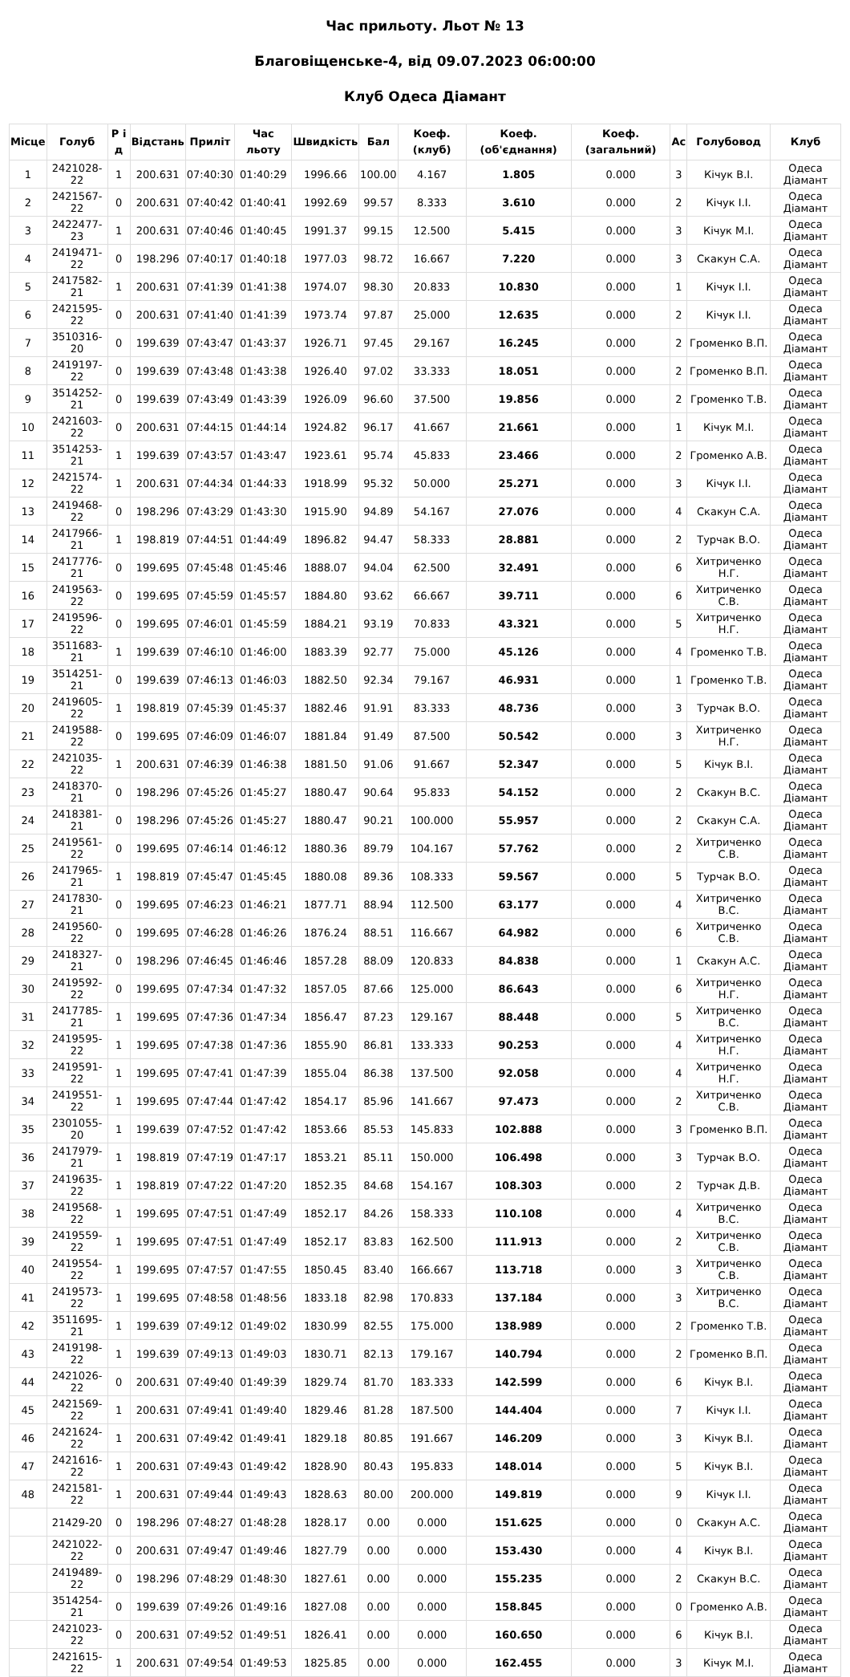Час прильоту. Льот № 13
Благовіщенське-4, від 09.07.2023 06:00:00
Клуб Одеса Діамант
| Місце | Голуб | Р і д | Відстань | Приліт | Час льоту | Швидкість | Бал | Коеф. (клуб) | Коеф. (об'єднання) | Коеф. (загальний) | Ас | Голубовод | Клуб |
| --- | --- | --- | --- | --- | --- | --- | --- | --- | --- | --- | --- | --- | --- |
| 1 | 2421028-22 | 1 | 200.631 | 07:40:30 | 01:40:29 | 1996.66 | 100.00 | 4.167 | 1.805 | 0.000 | 3 | Кічук В.І. | Одеса Діамант |
| 2 | 2421567-22 | 0 | 200.631 | 07:40:42 | 01:40:41 | 1992.69 | 99.57 | 8.333 | 3.610 | 0.000 | 2 | Кічук І.І. | Одеса Діамант |
| 3 | 2422477-23 | 1 | 200.631 | 07:40:46 | 01:40:45 | 1991.37 | 99.15 | 12.500 | 5.415 | 0.000 | 3 | Кічук М.І. | Одеса Діамант |
| 4 | 2419471-22 | 0 | 198.296 | 07:40:17 | 01:40:18 | 1977.03 | 98.72 | 16.667 | 7.220 | 0.000 | 3 | Скакун С.А. | Одеса Діамант |
| 5 | 2417582-21 | 1 | 200.631 | 07:41:39 | 01:41:38 | 1974.07 | 98.30 | 20.833 | 10.830 | 0.000 | 1 | Кічук І.І. | Одеса Діамант |
| 6 | 2421595-22 | 0 | 200.631 | 07:41:40 | 01:41:39 | 1973.74 | 97.87 | 25.000 | 12.635 | 0.000 | 2 | Кічук І.І. | Одеса Діамант |
| 7 | 3510316-20 | 0 | 199.639 | 07:43:47 | 01:43:37 | 1926.71 | 97.45 | 29.167 | 16.245 | 0.000 | 2 | Громенко В.П. | Одеса Діамант |
| 8 | 2419197-22 | 0 | 199.639 | 07:43:48 | 01:43:38 | 1926.40 | 97.02 | 33.333 | 18.051 | 0.000 | 2 | Громенко В.П. | Одеса Діамант |
| 9 | 3514252-21 | 0 | 199.639 | 07:43:49 | 01:43:39 | 1926.09 | 96.60 | 37.500 | 19.856 | 0.000 | 2 | Громенко Т.В. | Одеса Діамант |
| 10 | 2421603-22 | 0 | 200.631 | 07:44:15 | 01:44:14 | 1924.82 | 96.17 | 41.667 | 21.661 | 0.000 | 1 | Кічук М.І. | Одеса Діамант |
| 11 | 3514253-21 | 1 | 199.639 | 07:43:57 | 01:43:47 | 1923.61 | 95.74 | 45.833 | 23.466 | 0.000 | 2 | Громенко А.В. | Одеса Діамант |
| 12 | 2421574-22 | 1 | 200.631 | 07:44:34 | 01:44:33 | 1918.99 | 95.32 | 50.000 | 25.271 | 0.000 | 3 | Кічук І.І. | Одеса Діамант |
| 13 | 2419468-22 | 0 | 198.296 | 07:43:29 | 01:43:30 | 1915.90 | 94.89 | 54.167 | 27.076 | 0.000 | 4 | Скакун С.А. | Одеса Діамант |
| 14 | 2417966-21 | 1 | 198.819 | 07:44:51 | 01:44:49 | 1896.82 | 94.47 | 58.333 | 28.881 | 0.000 | 2 | Турчак В.О. | Одеса Діамант |
| 15 | 2417776-21 | 0 | 199.695 | 07:45:48 | 01:45:46 | 1888.07 | 94.04 | 62.500 | 32.491 | 0.000 | 6 | Хитриченко Н.Г. | Одеса Діамант |
| 16 | 2419563-22 | 0 | 199.695 | 07:45:59 | 01:45:57 | 1884.80 | 93.62 | 66.667 | 39.711 | 0.000 | 6 | Хитриченко С.В. | Одеса Діамант |
| 17 | 2419596-22 | 0 | 199.695 | 07:46:01 | 01:45:59 | 1884.21 | 93.19 | 70.833 | 43.321 | 0.000 | 5 | Хитриченко Н.Г. | Одеса Діамант |
| 18 | 3511683-21 | 1 | 199.639 | 07:46:10 | 01:46:00 | 1883.39 | 92.77 | 75.000 | 45.126 | 0.000 | 4 | Громенко Т.В. | Одеса Діамант |
| 19 | 3514251-21 | 0 | 199.639 | 07:46:13 | 01:46:03 | 1882.50 | 92.34 | 79.167 | 46.931 | 0.000 | 1 | Громенко Т.В. | Одеса Діамант |
| 20 | 2419605-22 | 1 | 198.819 | 07:45:39 | 01:45:37 | 1882.46 | 91.91 | 83.333 | 48.736 | 0.000 | 3 | Турчак В.О. | Одеса Діамант |
| 21 | 2419588-22 | 0 | 199.695 | 07:46:09 | 01:46:07 | 1881.84 | 91.49 | 87.500 | 50.542 | 0.000 | 3 | Хитриченко Н.Г. | Одеса Діамант |
| 22 | 2421035-22 | 1 | 200.631 | 07:46:39 | 01:46:38 | 1881.50 | 91.06 | 91.667 | 52.347 | 0.000 | 5 | Кічук В.І. | Одеса Діамант |
| 23 | 2418370-21 | 0 | 198.296 | 07:45:26 | 01:45:27 | 1880.47 | 90.64 | 95.833 | 54.152 | 0.000 | 2 | Скакун В.С. | Одеса Діамант |
| 24 | 2418381-21 | 0 | 198.296 | 07:45:26 | 01:45:27 | 1880.47 | 90.21 | 100.000 | 55.957 | 0.000 | 2 | Скакун С.А. | Одеса Діамант |
| 25 | 2419561-22 | 0 | 199.695 | 07:46:14 | 01:46:12 | 1880.36 | 89.79 | 104.167 | 57.762 | 0.000 | 2 | Хитриченко С.В. | Одеса Діамант |
| 26 | 2417965-21 | 1 | 198.819 | 07:45:47 | 01:45:45 | 1880.08 | 89.36 | 108.333 | 59.567 | 0.000 | 5 | Турчак В.О. | Одеса Діамант |
| 27 | 2417830-21 | 0 | 199.695 | 07:46:23 | 01:46:21 | 1877.71 | 88.94 | 112.500 | 63.177 | 0.000 | 4 | Хитриченко В.С. | Одеса Діамант |
| 28 | 2419560-22 | 0 | 199.695 | 07:46:28 | 01:46:26 | 1876.24 | 88.51 | 116.667 | 64.982 | 0.000 | 6 | Хитриченко С.В. | Одеса Діамант |
| 29 | 2418327-21 | 0 | 198.296 | 07:46:45 | 01:46:46 | 1857.28 | 88.09 | 120.833 | 84.838 | 0.000 | 1 | Скакун А.С. | Одеса Діамант |
| 30 | 2419592-22 | 0 | 199.695 | 07:47:34 | 01:47:32 | 1857.05 | 87.66 | 125.000 | 86.643 | 0.000 | 6 | Хитриченко Н.Г. | Одеса Діамант |
| 31 | 2417785-21 | 1 | 199.695 | 07:47:36 | 01:47:34 | 1856.47 | 87.23 | 129.167 | 88.448 | 0.000 | 5 | Хитриченко В.С. | Одеса Діамант |
| 32 | 2419595-22 | 1 | 199.695 | 07:47:38 | 01:47:36 | 1855.90 | 86.81 | 133.333 | 90.253 | 0.000 | 4 | Хитриченко Н.Г. | Одеса Діамант |
| 33 | 2419591-22 | 1 | 199.695 | 07:47:41 | 01:47:39 | 1855.04 | 86.38 | 137.500 | 92.058 | 0.000 | 4 | Хитриченко Н.Г. | Одеса Діамант |
| 34 | 2419551-22 | 1 | 199.695 | 07:47:44 | 01:47:42 | 1854.17 | 85.96 | 141.667 | 97.473 | 0.000 | 2 | Хитриченко С.В. | Одеса Діамант |
| 35 | 2301055-20 | 1 | 199.639 | 07:47:52 | 01:47:42 | 1853.66 | 85.53 | 145.833 | 102.888 | 0.000 | 3 | Громенко В.П. | Одеса Діамант |
| 36 | 2417979-21 | 1 | 198.819 | 07:47:19 | 01:47:17 | 1853.21 | 85.11 | 150.000 | 106.498 | 0.000 | 3 | Турчак В.О. | Одеса Діамант |
| 37 | 2419635-22 | 1 | 198.819 | 07:47:22 | 01:47:20 | 1852.35 | 84.68 | 154.167 | 108.303 | 0.000 | 2 | Турчак Д.В. | Одеса Діамант |
| 38 | 2419568-22 | 1 | 199.695 | 07:47:51 | 01:47:49 | 1852.17 | 84.26 | 158.333 | 110.108 | 0.000 | 4 | Хитриченко В.С. | Одеса Діамант |
| 39 | 2419559-22 | 1 | 199.695 | 07:47:51 | 01:47:49 | 1852.17 | 83.83 | 162.500 | 111.913 | 0.000 | 2 | Хитриченко С.В. | Одеса Діамант |
| 40 | 2419554-22 | 1 | 199.695 | 07:47:57 | 01:47:55 | 1850.45 | 83.40 | 166.667 | 113.718 | 0.000 | 3 | Хитриченко С.В. | Одеса Діамант |
| 41 | 2419573-22 | 1 | 199.695 | 07:48:58 | 01:48:56 | 1833.18 | 82.98 | 170.833 | 137.184 | 0.000 | 3 | Хитриченко В.С. | Одеса Діамант |
| 42 | 3511695-21 | 1 | 199.639 | 07:49:12 | 01:49:02 | 1830.99 | 82.55 | 175.000 | 138.989 | 0.000 | 2 | Громенко Т.В. | Одеса Діамант |
| 43 | 2419198-22 | 1 | 199.639 | 07:49:13 | 01:49:03 | 1830.71 | 82.13 | 179.167 | 140.794 | 0.000 | 2 | Громенко В.П. | Одеса Діамант |
| 44 | 2421026-22 | 0 | 200.631 | 07:49:40 | 01:49:39 | 1829.74 | 81.70 | 183.333 | 142.599 | 0.000 | 6 | Кічук В.І. | Одеса Діамант |
| 45 | 2421569-22 | 1 | 200.631 | 07:49:41 | 01:49:40 | 1829.46 | 81.28 | 187.500 | 144.404 | 0.000 | 7 | Кічук І.І. | Одеса Діамант |
| 46 | 2421624-22 | 1 | 200.631 | 07:49:42 | 01:49:41 | 1829.18 | 80.85 | 191.667 | 146.209 | 0.000 | 3 | Кічук В.І. | Одеса Діамант |
| 47 | 2421616-22 | 1 | 200.631 | 07:49:43 | 01:49:42 | 1828.90 | 80.43 | 195.833 | 148.014 | 0.000 | 5 | Кічук В.І. | Одеса Діамант |
| 48 | 2421581-22 | 1 | 200.631 | 07:49:44 | 01:49:43 | 1828.63 | 80.00 | 200.000 | 149.819 | 0.000 | 9 | Кічук І.І. | Одеса Діамант |
| | 21429-20 | 0 | 198.296 | 07:48:27 | 01:48:28 | 1828.17 | 0.00 | 0.000 | 151.625 | 0.000 | 0 | Скакун А.С. | Одеса Діамант |
| | 2421022-22 | 0 | 200.631 | 07:49:47 | 01:49:46 | 1827.79 | 0.00 | 0.000 | 153.430 | 0.000 | 4 | Кічук В.І. | Одеса Діамант |
| | 2419489-22 | 0 | 198.296 | 07:48:29 | 01:48:30 | 1827.61 | 0.00 | 0.000 | 155.235 | 0.000 | 2 | Скакун В.С. | Одеса Діамант |
| | 3514254-21 | 0 | 199.639 | 07:49:26 | 01:49:16 | 1827.08 | 0.00 | 0.000 | 158.845 | 0.000 | 0 | Громенко А.В. | Одеса Діамант |
| | 2421023-22 | 0 | 200.631 | 07:49:52 | 01:49:51 | 1826.41 | 0.00 | 0.000 | 160.650 | 0.000 | 6 | Кічук В.І. | Одеса Діамант |
| | 2421615-22 | 1 | 200.631 | 07:49:54 | 01:49:53 | 1825.85 | 0.00 | 0.000 | 162.455 | 0.000 | 3 | Кічук М.І. | Одеса Діамант |